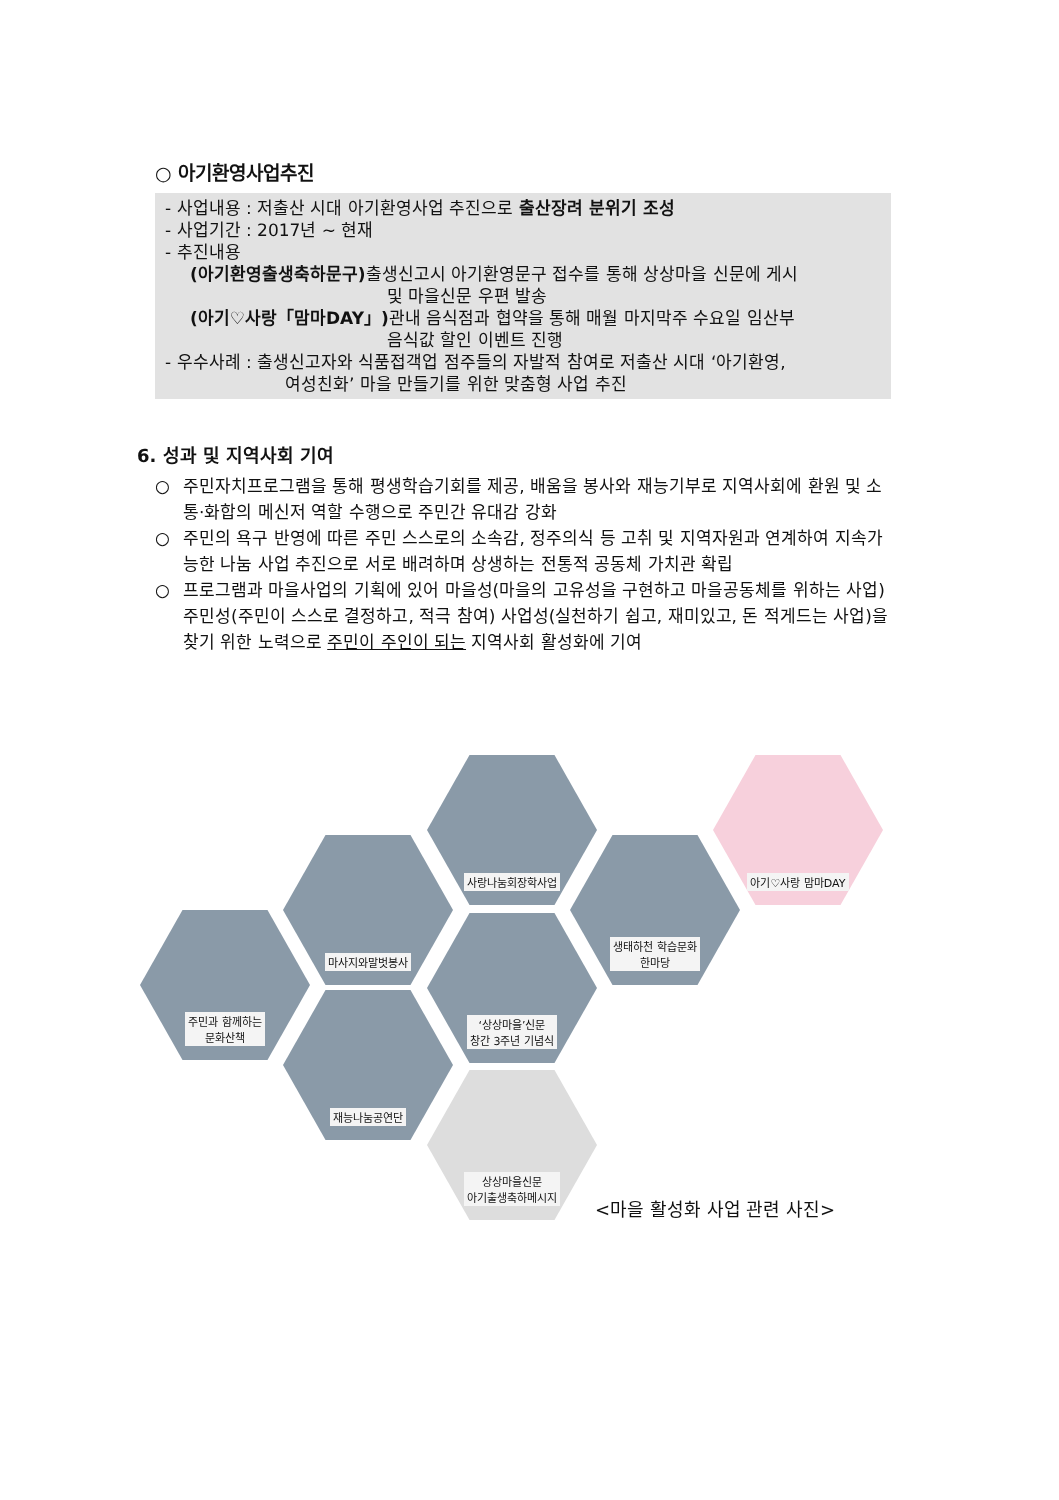○ 아기환영사업추진
- 사업내용 : 저출산 시대 아기환영사업 추진으로 출산장려 분위기 조성
- 사업기간 : 2017년 ~ 현재
- 추진내용
(아기환영출생축하문구) 출생신고시 아기환영문구 접수를 통해 상상마을 신문에 게시
및 마을신문 우편 발송
(아기♡사랑「맘마DAY」) 관내 음식점과 협약을 통해 매월 마지막주 수요일 임산부
음식값 할인 이벤트 진행
- 우수사례 : 출생신고자와 식품접객업 점주들의 자발적 참여로 저출산 시대 ‘아기환영,
여성친화’ 마을 만들기를 위한 맞춤형 사업 추진
6. 성과 및 지역사회 기여
○ 주민자치프로그램을 통해 평생학습기회를 제공, 배움을 봉사와 재능기부로 지역사회에 환원 및 소통·화합의 메신저 역할 수행으로 주민간 유대감 강화
○ 주민의 욕구 반영에 따른 주민 스스로의 소속감, 정주의식 등 고취 및 지역자원과 연계하여 지속가능한 나눔 사업 추진으로 서로 배려하며 상생하는 전통적 공동체 가치관 확립
○ 프로그램과 마을사업의 기획에 있어 마을성(마을의 고유성을 구현하고 마을공동체를 위하는 사업) 주민성(주민이 스스로 결정하고, 적극 참여) 사업성(실천하기 쉽고, 재미있고, 돈 적게드는 사업)을 찾기 위한 노력으로 주민이 주인이 되는 지역사회 활성화에 기여
주민과 함께하는
문화산책
마사지와말벗봉사
재능나눔공연단
사랑나눔회장학사업
‘상상마을’신문
창간 3주년 기념식
상상마을신문
아기출생축하메시지
생태하천 학습문화
한마당
아기♡사랑 맘마DAY
<마을 활성화 사업 관련 사진>